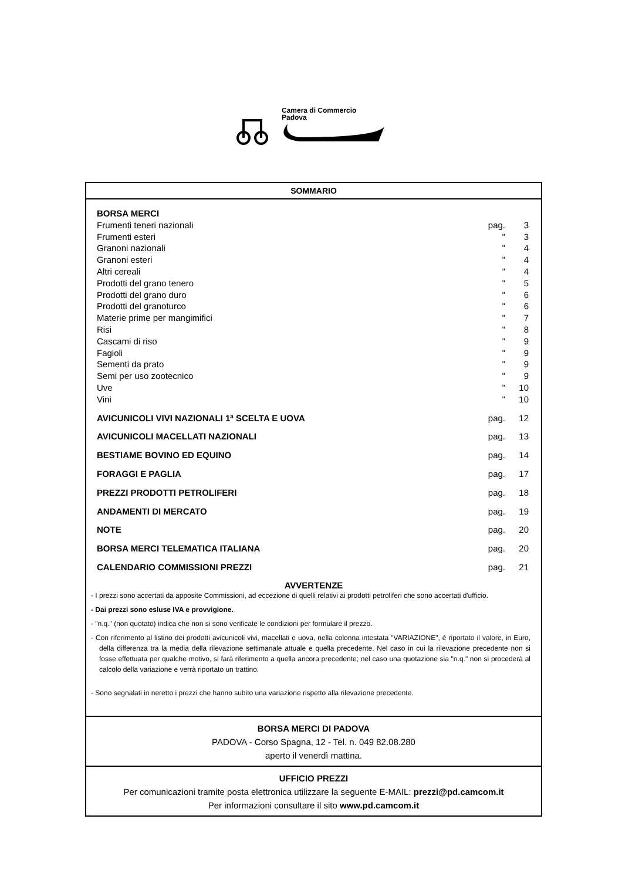Camera di Commercio
Padova
SOMMARIO
| BORSA MERCI | | |
| Frumenti teneri nazionali | pag. | 3 |
| Frumenti esteri | " | 3 |
| Granoni nazionali | " | 4 |
| Granoni esteri | " | 4 |
| Altri cereali | " | 4 |
| Prodotti del grano tenero | " | 5 |
| Prodotti del grano duro | " | 6 |
| Prodotti del granoturco | " | 6 |
| Materie prime per mangimifici | " | 7 |
| Risi | " | 8 |
| Cascami di riso | " | 9 |
| Fagioli | " | 9 |
| Sementi da prato | " | 9 |
| Semi per uso zootecnico | " | 9 |
| Uve | " | 10 |
| Vini | " | 10 |
| AVICUNICOLI VIVI NAZIONALI 1ª SCELTA E UOVA | pag. | 12 |
| AVICUNICOLI MACELLATI NAZIONALI | pag. | 13 |
| BESTIAME BOVINO ED EQUINO | pag. | 14 |
| FORAGGI E PAGLIA | pag. | 17 |
| PREZZI PRODOTTI PETROLIFERI | pag. | 18 |
| ANDAMENTI DI MERCATO | pag. | 19 |
| NOTE | pag. | 20 |
| BORSA MERCI TELEMATICA ITALIANA | pag. | 20 |
| CALENDARIO COMMISSIONI PREZZI | pag. | 21 |
AVVERTENZE
- I prezzi sono accertati da apposite Commissioni, ad eccezione di quelli relativi ai prodotti petroliferi che sono accertati d'ufficio.
- Dai prezzi sono esluse IVA e provvigione.
- "n.q." (non quotato) indica che non si sono verificate le condizioni per formulare il prezzo.
- Con riferimento al listino dei prodotti avicunicoli vivi, macellati e uova, nella colonna intestata "VARIAZIONE", è riportato il valore, in Euro, della differenza tra la media della rilevazione settimanale attuale e quella precedente. Nel caso in cui la rilevazione precedente non si fosse effettuata per qualche motivo, si farà riferimento a quella ancora precedente; nel caso una quotazione sia "n.q." non si procederà al calcolo della variazione e verrà riportato un trattino.
- Sono segnalati in neretto i prezzi che hanno subito una variazione rispetto alla rilevazione precedente.
BORSA MERCI DI PADOVA
PADOVA - Corso Spagna, 12 - Tel. n. 049 82.08.280
aperto il venerdì mattina.
UFFICIO PREZZI
Per comunicazioni tramite posta elettronica utilizzare la seguente E-MAIL: prezzi@pd.camcom.it
Per informazioni consultare il sito www.pd.camcom.it